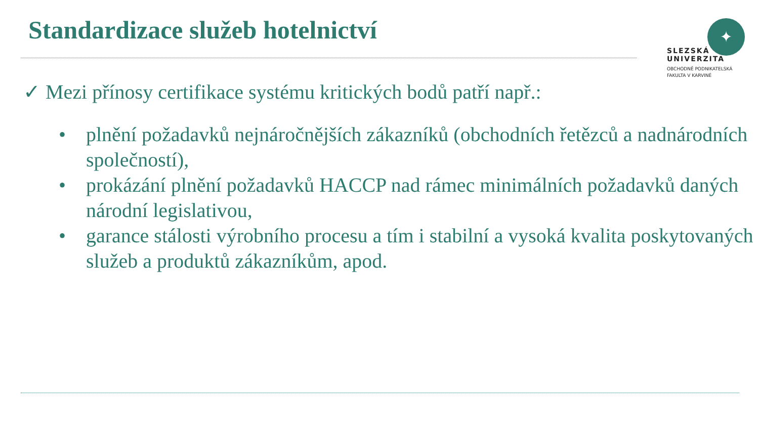Standardizace služeb hotelnictví
✦
SLEZSKÁ
UNIVERZITA
OBCHODNĚ PODNIKATELSKÁ
FAKULTA V KARVINÉ
✓ Mezi přínosy certifikace systému kritických bodů patří např.:
• plnění požadavků nejnáročnějších zákazníků (obchodních řetězců a nadnárodních společností),
• prokázání plnění požadavků HACCP nad rámec minimálních požadavků daných národní legislativou,
• garance stálosti výrobního procesu a tím i stabilní a vysoká kvalita poskytovaných služeb a produktů zákazníkům, apod.